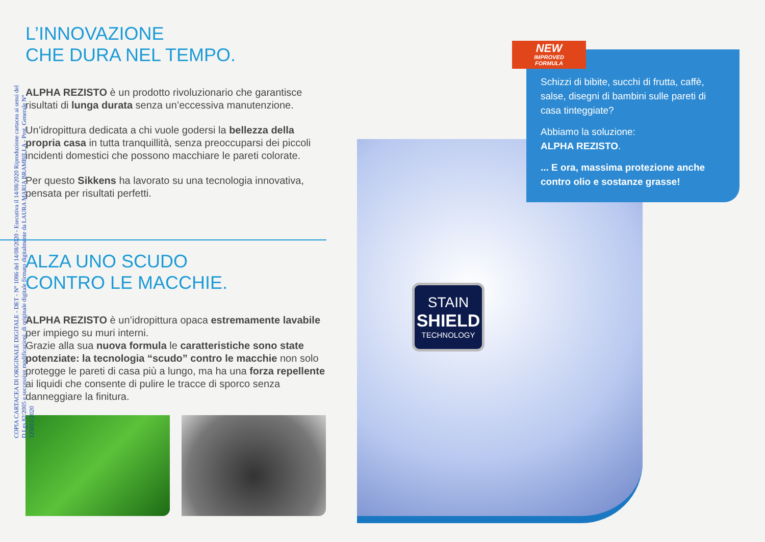L’INNOVAZIONE
CHE DURA NEL TEMPO.
ALPHA REZISTO è un prodotto rivoluzionario che garantisce risultati di lunga durata senza un’eccessiva manutenzione.
Un’idropittura dedicata a chi vuole godersi la bellezza della propria casa in tutta tranquillità, senza preoccuparsi dei piccoli incidenti domestici che possono macchiare le pareti colorate.
Per questo Sikkens ha lavorato su una tecnologia innovativa, pensata per risultati perfetti.
ALZA UNO SCUDO
CONTRO LE MACCHIE.
ALPHA REZISTO è un’idropittura opaca estremamente lavabile per impiego su muri interni.
Grazie alla sua nuova formula le caratteristiche sono state potenziate: la tecnologia “scudo” contro le macchie non solo protegge le pareti di casa più a lungo, ma ha una forza repellente ai liquidi che consente di pulire le tracce di sporco senza danneggiare la finitura.
STAIN
SHIELD
TECHNOLOGY
Schizzi di bibite, succhi di frutta, caffè, salse, disegni di bambini sulle pareti di casa tinteggiate?
Abbiamo la soluzione:
ALPHA REZISTO.
... E ora, massima protezione anche contro olio e sostanze grasse!
NEW
IMPROVED
FORMULA
COPIA CARTACEA DI ORIGINALE DIGITALE - DET - N° 1086 del 14/08/2020 - Esecutiva il 14/08/2020 Riproduzione cartacea ai sensi del D.Lgs.82/2005 e successive modificazioni, di originale digitale firmato digitalmente da LAURA MARIA BRAMBILLA - Prot. Generale N° 125011/2020